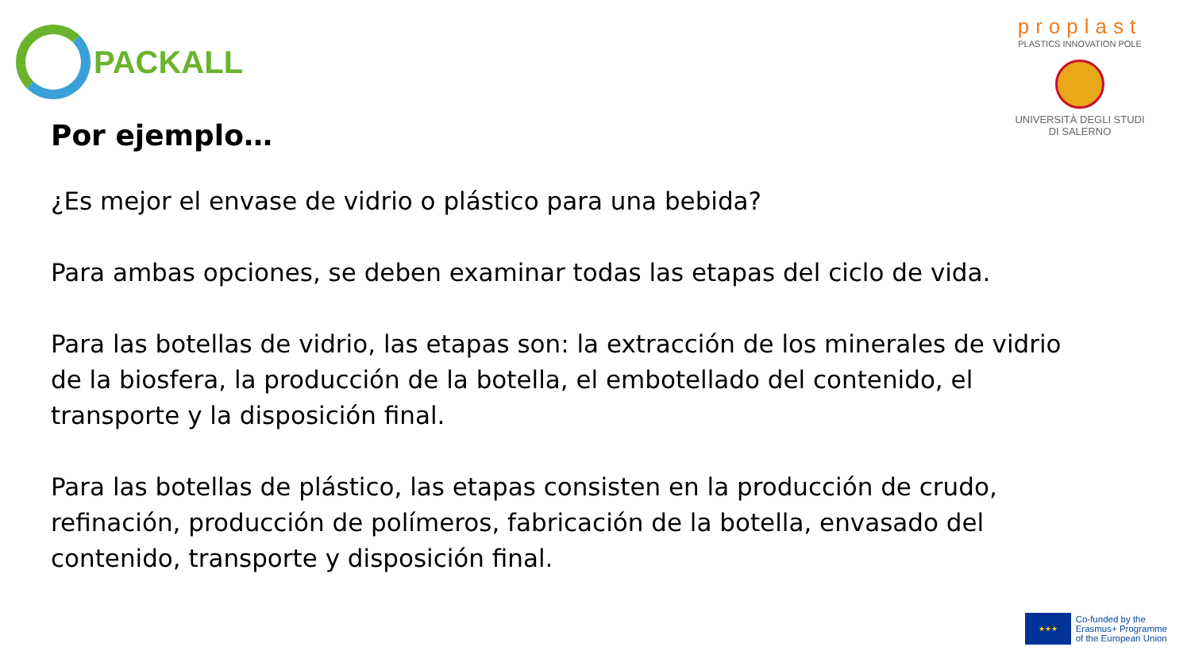PACKALL
proplast
PLASTICS INNOVATION POLE
UNIVERSITÀ DEGLI STUDI
DI SALERNO
Por ejemplo…
¿Es mejor el envase de vidrio o plástico para una bebida?
Para ambas opciones, se deben examinar todas las etapas del ciclo de vida.
Para las botellas de vidrio, las etapas son: la extracción de los minerales de vidrio de la biosfera, la producción de la botella, el embotellado del contenido, el transporte y la disposición final.
Para las botellas de plástico, las etapas consisten en la producción de crudo, refinación, producción de polímeros, fabricación de la botella, envasado del contenido, transporte y disposición final.
★★★
Co-funded by the
Erasmus+ Programme
of the European Union